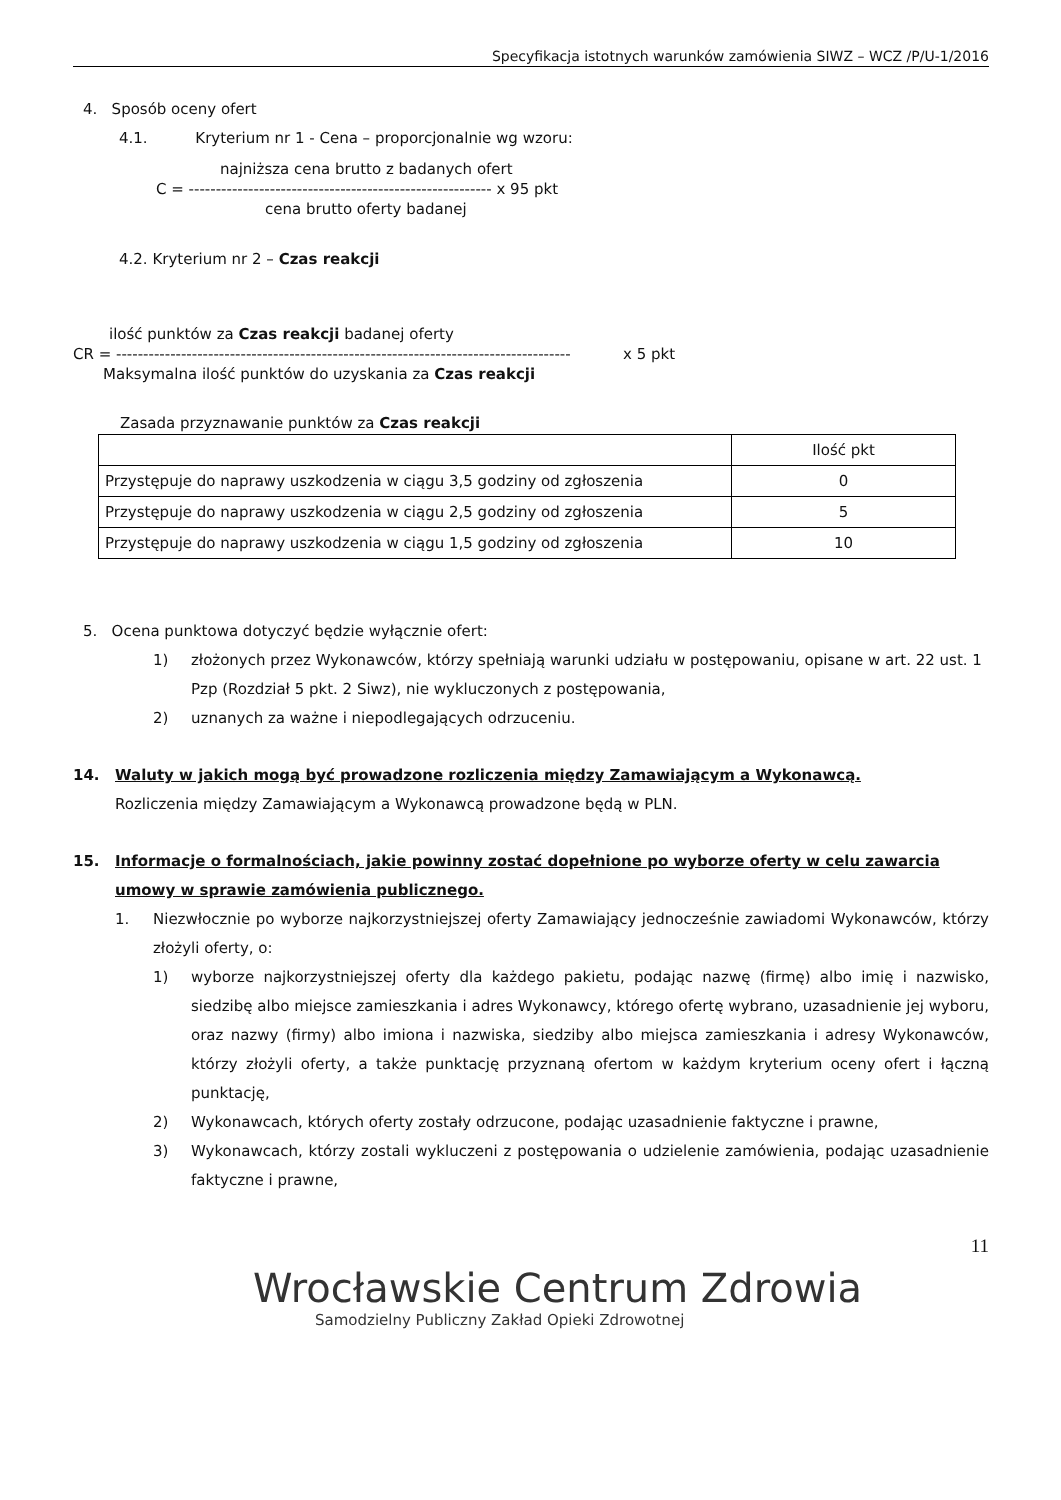Specyfikacja istotnych warunków zamówienia SIWZ – WCZ /P/U-1/2016
4. Sposób oceny ofert
4.1. Kryterium nr 1 - Cena – proporcjonalnie wg wzoru:
najniższa cena brutto z badanych ofert
C = -------------------------------------------------------- x 95 pkt
cena brutto oferty badanej
4.2. Kryterium nr 2 – Czas reakcji
ilość punktów za Czas reakcji badanej oferty
CR = ------------------------------------------------------------------------------------ x 5 pkt
Maksymalna ilość punktów do uzyskania za Czas reakcji
Zasada przyznawanie punktów za Czas reakcji
| | Ilość pkt |
| Przystępuje do naprawy uszkodzenia w ciągu 3,5 godziny od zgłoszenia | 0 |
| Przystępuje do naprawy uszkodzenia w ciągu 2,5 godziny od zgłoszenia | 5 |
| Przystępuje do naprawy uszkodzenia w ciągu 1,5 godziny od zgłoszenia | 10 |
5. Ocena punktowa dotyczyć będzie wyłącznie ofert:
1) złożonych przez Wykonawców, którzy spełniają warunki udziału w postępowaniu, opisane w art. 22 ust. 1 Pzp (Rozdział 5 pkt. 2 Siwz), nie wykluczonych z postępowania,
2) uznanych za ważne i niepodlegających odrzuceniu.
14. Waluty w jakich mogą być prowadzone rozliczenia między Zamawiającym a Wykonawcą.
Rozliczenia między Zamawiającym a Wykonawcą prowadzone będą w PLN.
15. Informacje o formalnościach, jakie powinny zostać dopełnione po wyborze oferty w celu zawarcia umowy w sprawie zamówienia publicznego.
1. Niezwłocznie po wyborze najkorzystniejszej oferty Zamawiający jednocześnie zawiadomi Wykonawców, którzy złożyli oferty, o:
1) wyborze najkorzystniejszej oferty dla każdego pakietu, podając nazwę (firmę) albo imię i nazwisko, siedzibę albo miejsce zamieszkania i adres Wykonawcy, którego ofertę wybrano, uzasadnienie jej wyboru, oraz nazwy (firmy) albo imiona i nazwiska, siedziby albo miejsca zamieszkania i adresy Wykonawców, którzy złożyli oferty, a także punktację przyznaną ofertom w każdym kryterium oceny ofert i łączną punktację,
2) Wykonawcach, których oferty zostały odrzucone, podając uzasadnienie faktyczne i prawne,
3) Wykonawcach, którzy zostali wykluczeni z postępowania o udzielenie zamówienia, podając uzasadnienie faktyczne i prawne,
11
Wrocławskie Centrum Zdrowia
Samodzielny Publiczny Zakład Opieki Zdrowotnej